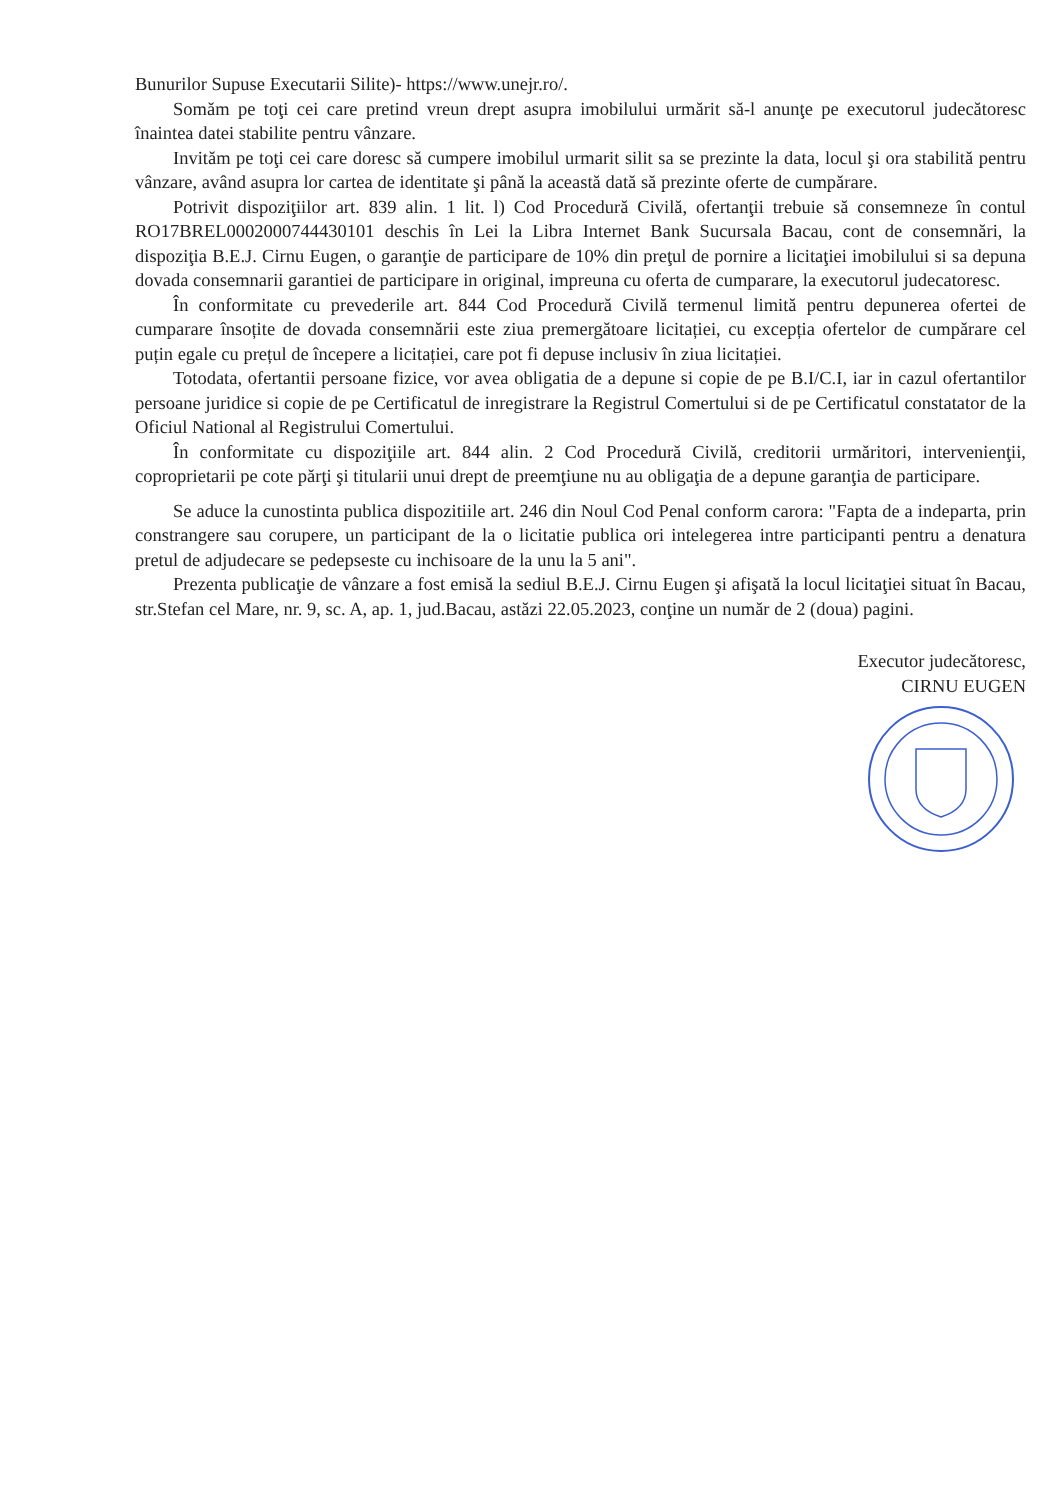Bunurilor Supuse Executarii Silite)- https://www.unejr.ro/.
Somăm pe toţi cei care pretind vreun drept asupra imobilului urmărit să-l anunţe pe executorul judecătoresc înaintea datei stabilite pentru vânzare.
Invităm pe toţi cei care doresc să cumpere imobilul urmarit silit sa se prezinte la data, locul şi ora stabilită pentru vânzare, având asupra lor cartea de identitate şi până la această dată să prezinte oferte de cumpărare.
Potrivit dispoziţiilor art. 839 alin. 1 lit. l) Cod Procedură Civilă, ofertanţii trebuie să consemneze în contul RO17BREL0002000744430101 deschis în Lei la Libra Internet Bank Sucursala Bacau, cont de consemnări, la dispoziţia B.E.J. Cirnu Eugen, o garanţie de participare de 10% din preţul de pornire a licitaţiei imobilului si sa depuna dovada consemnarii garantiei de participare in original, impreuna cu oferta de cumparare, la executorul judecatoresc.
În conformitate cu prevederile art. 844 Cod Procedură Civilă termenul limită pentru depunerea ofertei de cumparare însoțite de dovada consemnării este ziua premergătoare licitației, cu excepția ofertelor de cumpărare cel puțin egale cu prețul de începere a licitației, care pot fi depuse inclusiv în ziua licitației.
Totodata, ofertantii persoane fizice, vor avea obligatia de a depune si copie de pe B.I/C.I, iar in cazul ofertantilor persoane juridice si copie de pe Certificatul de inregistrare la Registrul Comertului si de pe Certificatul constatator de la Oficiul National al Registrului Comertului.
În conformitate cu dispoziţiile art. 844 alin. 2 Cod Procedură Civilă, creditorii urmăritori, intervenienţii, coproprietarii pe cote părţi şi titularii unui drept de preemţiune nu au obligaţia de a depune garanţia de participare.
Se aduce la cunostinta publica dispozitiile art. 246 din Noul Cod Penal conform carora: "Fapta de a indeparta, prin constrangere sau corupere, un participant de la o licitatie publica ori intelegerea intre participanti pentru a denatura pretul de adjudecare se pedepseste cu inchisoare de la unu la 5 ani".
Prezenta publicaţie de vânzare a fost emisă la sediul B.E.J. Cirnu Eugen şi afişată la locul licitaţiei situat în Bacau, str.Stefan cel Mare, nr. 9, sc. A, ap. 1, jud.Bacau, astăzi 22.05.2023, conţine un număr de 2 (doua) pagini.
Executor judecătoresc,
CIRNU EUGEN